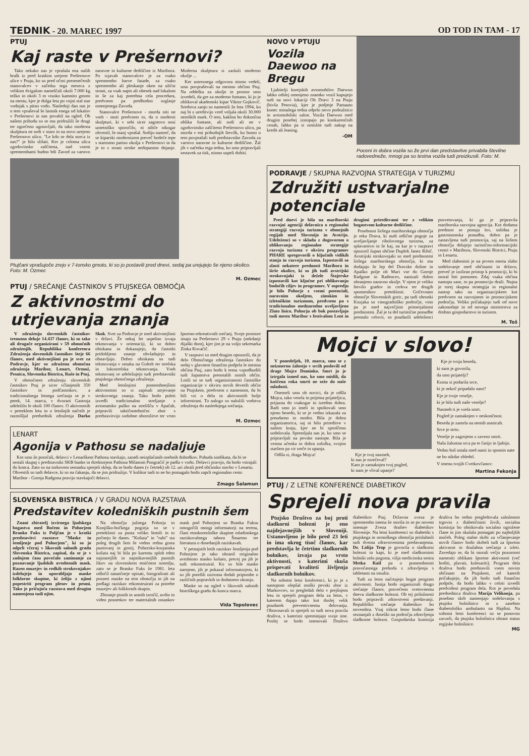TEDNIK - 20. MAREC 1997 OD TOD IN TAM - 17
PTUJ
Kaj raste v Prešernovi?
Tako nekako nas je vprašala ena naših bralk iz pred kratkim urejene Prešernove ulice v Ptuju, ko so pred očmi presenečenih stanovalcev v začetku tega meseca z velikim dvigalom nameščali okoli 7.000 kg težko in okoli 3 m visoko kamnito gmoto na mestu, kjer je dolga leta po vojni stal star vodnjak s pitno vodo. Naslednji dan nas je o tem vpraševal še lastnik enega od lokalov v Prešernovi in nas povabil na ogled. Ob našem prihodu so se mu pridružili še drugi ter ogorčeno ugotavljali, da tako moderna skulptura ne sodi v staro in na novo urejeno Prešernovo ulico. "Le kdo se dela norca iz nas?" je bilo slišati. Ker je celotna ulica zgodovinsko zaščitena, nad vsemi spremembami budno bdi Zavod za varstvo naravne in kulturne dediščine iz Maribora. Po izjavah stanovalcev je za vsako spremembo barve fasade, za vsako spremembo ali pleskanje oken na ulični strani, za vsak napis ali obesek nad lokalom in še za kaj potrebna cela procedura, predvsem pa predhodno soglasje omenjenega Zavoda.
Stanovalce Prešernove - morda niti ne vseh - moti predvsem to, da o moderni skulpturi, ki v sebi sicer zagotovo nosi umetniško sporočilo, ni nihče nikogar obvestil, še manj vprašal. Sodijo namreč, da se kiparski modernizem preveč bodeče tepe s starostno patino okolja v Prešernovi in da je to s strani stroke nedopustno dejanje. Moderna skulptura si zasluži moderno okolje ...
Ker ustreznega odgovora nismo vedeli, smo povpraševali na mestno občino Ptuj. Na oddelku za okolje in prostor smo izvedeli, da gre za moderno fontano, ki jo je oblikoval akademski kipar Viktor Gojkovič. Sredstva zanjo so namenili že leta 1994, ko naj bi z ureditvijo vred veljala okoli 30.000 nemških mark. O tem, kakšna bo dokončna oblika fontane, ali sodi ali ne v zgodovinsko zaščiteno Prešernovo ulico, pa morda v eni prihodnjih številk, ko bomo o tem povprašali tudi predstavnike Zavoda za varstvo naravne in kulturne dediščine. Žal jih v začetku tega tedna, ko smo pripravljali sestavek za tisk, nismo uspeli dobiti.
Ptujčani vprašujoče zrejo v 7-tonsko gmoto, ki so jo postavili pred dnevi, sedaj pa urejujejo še njeno okolico. Foto: M. Ozmec
M. Ozmec
PTUJ / SREČANJE ČASTNIKOV S PTUJSKEGA OBMOČJA
Z aktivnostmi do utrjevanja znanja
V združenju slovenskih častnikov trenutno deluje 14.437 članov, ki so tako ali drugače organizirani v 59 območnih združenjih. Republiška konferenca Združenja slovenskih častnikov šteje 66 članov, med aktivnejšimi pa je svet za Podravje, kjer so združena območna združenja Maribor, Lenart, Ormož, Pesnica, Slovenska Bistrica, Ruše in Ptuj.
V območnem združenju slovenskih častnikov Ptuj je sicer včlanjenih 350 častnikov in podčastnikov, a tradicionalnega letnega srečanja se je v petek, 14. marca, v dvorani Gastroja udeležilo le okoli 100 članov. O aktivnostih v preteklem letu in o letošnjih načrtih je razmišljal predsednik združenja Darko Skok. Svet za Podravje je med aktivnejšimi v državi. Že nekaj let uspešno izvaja tekmovanja v orientaciji, ki so dobro obiskana in dokazujejo, da častniki pridobljeno znanje obvladujejo in obnavljajo. Dobro obiskana so tudi tekmovanja v smuku na Golteh ter strelska in lokostrelska tekmovanja. Vseh tekmovanj se udeležujejo tudi predstavniki ptujskega območnega združenja.
Med letošnjimi pomembnejšimi aktivnostmi so si zapisali utrjevanje strokovnega znanja. Tako bodo poleti izvedli tradicionalno streljanje z avtomatsko puško na strelišču v Apačah, pripravili taktičnotehnični zbor s predstavitvijo sodobne oborožitve ter vrsto športno-rekreativnih srečanj. Svoje prostore imajo na Prešernovi 29 v Ptuju (nekdanji dijaški dom), kjer jim je na voljo sekretarka Zinka Kovačič.
V razpravi so med drugim opozorili, da je delo Območnega združenja častnikov do sedaj v glavnem finančno podprla le mestna občina Ptuj, zato bodo k temu vzpodbudili tudi županstva preostalih osmih občin. Lotili so se tudi organiziranosti častniške organizacije v okviru novih devetih občin na Ptujskem, predvsem z namenom, da bi bili vsi o delu in aktivnostih bolje informirani. To nalogo so naložili vodstvu združenja do naslednjega srečanja.
M. Ozmec
LENART
Agonija v Pathosu se nadaljuje
Kot smo že poročali, delavci v Lenarškem Pathosu stavkajo, zaradi neizplačanih osebnih dohodkov. Pobuda sindikata, da bi se sestali skupaj s predstavniki SKB banke in direktorjem Pathosa Milanom Pongračič je padla v vodo. Delavci pravijo, da bodo vstrajali do konca. Zato so na torkovem sestanku sprejeli sklep, da se bodo danes (v četrtek) ob 12. uri zbrali pred občinsko stavbo v Lenartu. Obvestili so tudi delavce, ki so na čakanju, da se jim pridružijo. V kolikor tudi to ne bo pomagalo bodo zaprli regionalno cesto Maribor - Gornja Radgona pravijo stavkajoči delavci.
Zmago Šalamun
SLOVENSKA BISTRICA / V GRADU NOVA RAZSTAVA
Predstavitev koledniških pustnih šem
Znani zbiratelj izvirnega ljudskega bogastva med Bočem in Pohorjem Branko Fuks iz Poljčan je v kratki predstavitvi razstave "Maske in šemljenje pod Pohorjem", ki so jo odprli včeraj v likovnih salonih gradu Slovenska Bistrica, zapisal, da se je v zadnjem času povečalo zanimanje za poznavanje ljudskih avtohtonih mask. Razen muzejev in redkih strokovnjakov izdelujejo in uporabljajo maske folklorne skupine, ki želijo z njimi popestriti program plesov in pesmi. Tako je pričujoča razstava med drugim namenjena tudi njim.
Na območju južnega Pohorja in Konjiško-bočkega pogorja so se v preteklosti za pusta veliko šemili in to počnejo še danes. "Košuta" in "rubi" sta poleg drugih šem še vedno redna gosta pustovanj in gostij. Pohorsko-kozjanska košuta naj bi bila po kurentu sploh eden najstarejših in najmikavnejših pustnih likov na slovenskem etničnem ozemlju, zato se je Branko Fuks že 1981. leta odločil natančneje opisati, fotografirati ali posneti maske na tem območju in jih na podlagi raziskav rekonstruirati za potrebe muzejev ali folklornih skupin.
Zbiranje pisnih in ustnih izročil, avdio in video posnetkov ter materialnih ostankov mask pod Pohorjem so Branku Fuksu omogočili mnogi informatorji na terenu, člani etnokoreološke skupine mladinskega raziskovalnega tabora Šmartno ter literatura o dosedanjih raziskavah.
V petnajstih letih raziskav šemljenja pod Pohorjem je tako ohranil originalno avtohtono masko košuto, precej pa jih je tudi rekonstruiral. Ko so bile maske narejene, jih je pokazal informatorjem, ki so jih potrdili oziroma dodali pripombe o različnih popravkih in dodatnem okrasju.
Maske so na ogled v likovnih salonih bistriškega gradu do konca marca.
Vida Topolovec
NOVO V PTUJU
Vozila Daewoo na Bregu
Ljubitelji korejskih avtomobilov Daewoo lahko odslej omenjeno znamko vozil kupujejo tudi na novi lokaciji Ob Dravi 3 na Ptuju (bivša Petovia), kjer je podjetje Pamauto konec minulega tedna odprlo novo podružnico in avtomobilski salon. Vozila Daewoo med drugim posebej izstopajo po konkurenčnih cenah, lahko pa si omislite tudi nakup na kredit ali leasing.
-OM
Poceni in dobra vozila so že prvi dan predstavitve privabila številne radovedneže, mnogi pa so testna vozila tudi preizkusili. Foto: M.
PODRAVJE / SKUPNA RAZVOJNA STRATEGIJA V TURIZMU
Združiti ustvarjalne potenciale
Pred dnevi je bila na mariborski razvojni agenciji delavnica o regionalni strategiji razvoja turizma v obmejnih regijah med Slovenijo in Avstrijo. Udeleženci so v skladu z dogovorom o oblikovanju regionalne strategije razvoja turizma v okviru programov PHARE spregovorili o ključnih vidikih stanja in razvoja turizma. Izpostavili so zlasti nekatere prednosti Maribora in širše okolice, ki so jih tudi avstrijski strokovnjaki iz dežele Štajerske izpostavili kot ključne pri oblikovanju bodočih ciljev in programov. V ospredju je bilo Pohorje z vsemi potenciali, naravnim okoljem, zimskim in izletniškim turizmom, predvsem pa s tradicionalno mednarodno uveljavljeno Zlato lisico. Pohorju ob bok postavljajo tudi mesto Maribor s festivalom Lent in drugimi prireditvami ter z velikim bogastvom kulturne dediščine.
Posebnost širšega mariborskega območja je reka Drava, ki nudi odlične pogoje za uveljavljanje ribolovnega turizma, za splavarstvo in še kaj, na kar je v razpravi opozoril župan občine Duplek Janez Ribič. Avstrijski strokovnjaki so med prednostmi širšega mariborskega območja, ki mu dodajajo še lep del Dravske doline in Apaško polje ob Muri vse do Gornje Radgone in Radencev, nanizali dobro ohranjeno naravno okolje. V njem je veliko število gradov in cerkva ter drugih spomenikov preteklosti. Gričevnato območje Slovenskih goric, pa tudi obronki Kozjaka so vinogradniško področje, vino pa je med največjimi primerjalnimi prednostmi. Žal je ta del turistične ponudbe premalo celovit, so poudarili udeleženci posvetovanja, ki ga je pripravila mariborska razvojna agencija. Kot dodatna prednost se ponuja lov, solidna je gastronomska ponudba, dobro pa je zastavljena tudi promocija, saj na širšem območju delujejo turistično-informacijski centri v Mariboru, Slovenski Bistrici, Ptuju in Lenartu.
Med slabostmi je na prvem mestu slabo sodelovanje med občinami in državo, preveč je izoliran pristop k promociji, ki bi moral biti poenoten. Zdaj vsaka občina nastopa zase, to pa promocijo draži. Nujna je torej skupna strategija in regionalni nastop tako na organizacijskem kot predvsem na razvojnem in promocijskem področju. Veliko pričakujejo tudi od nove zakonodaje in od novega ministrstva za drobno gospodarstvo in turizem.
M. Toš
Mojci v slovo!
V ponedeljek, 10. marca, smo se z neizmerno žalostjo v srcih poslovili od drage Mojce Dominko. Smrt jo je iztrgala izmed nas, ko smo mislili, da koščena roka smrti ne seže do naše mladosti.
Onemeli smo ob novici, da je odšla Mojca, tako vesela in prijetna prijateljica, prijazna do vsakogar in izredno dobra. Radi smo jo imeli in spoštovali smo njeno besedo, ki se je vedno izkazala za preudarno in modro. Bila je dobra organizatorica, saj ni bilo prireditve v našem kraju, kjer ne bi sproščeno sodelovala. Spremljala nas je, ko smo se pripravljali na pevske nastope. Bila je vestna učenka in dobra sošolka, svojim staršem pa vir sreče in upanja.
Odšla si, draga Mojca!
Kje je tvoj nasmeh,
ki nas je osrečeval?
Kam je zamaknjen tvoj pogled,
ki nam je vlival upanje?
Kje je tvoja beseda,
ki nam je govorila,
da smo prijatelji?
Komu si podarila srce,
ki je nekoč pripadalo nam?
Kje je tvoje veselje,
ki je bilo tudi naše veselje?
Nasmeh ti je vzela smrt.
Pogled je zamaknjen v neskončnost.
Beseda je zamrla na nemih ustnicah.
Srce je strto.
Veselje je zagrnjeno z zaveso smrti.
Naša žalostna srca pa te čutijo in ljubijo. Vedno boš ostala med nami in spomin nate ne bo nikdar zbledel.
V imenu tvojih Cvetkovčanov:
Martina Fekonja
PTUJ / Z LETNE KONFERENCE DIABETIKOV
Sprejeli nova pravila
Ptujsko Društvo za boj proti sladkorni bolezni je eno najdejavnejših v Sloveniji. Ustanovljeno je bilo pred 23 leti in ima okrog tisoč članov, kar predstavlja le četrtino sladkornih bolnikov, izvaja pa vrsto aktivnosti, s katerimi skuša prispevati kvaliteti življenja sladkornih bolnikov.
Na sobotni letni konferenci, ki jo je z nastopom olepšal moški pevski zbor iz Markovcev, so pregledali delo v prejšnjem letu in sprejeli program dela za letos, v katerem dajajo tako kot doslej velik poudarek preventivnemu delovanju. Obravnavali in sprejeli so tudi nova pravila društva, s katerimi spreminjajo svoje ime. Poslej se bodo imenovali Društvo diabetikov Ptuj. Državna zveza je spremembo imena že storila in se po novem imenuje Zveza društev diabetikov Slovenije. Na letni konferenci so diabetiki s ptujskega in ormoškega območja prisluhnili tudi dvema zdravstvenima predavanjema. Dr. Lidija Trop je govorila o sladkorni bolezni in kapi, ki je med sladkornimi bolniki zelo pogosta, višja medicinska sestra Metka Rašl pa o pomembnosti pravočasnega prehoda z zdravljenja s tabletami na insulin.
Tudi za letos načrtujejo bogat program aktivnosti. Junija bodo organizirali drugo srečanje članov, posvečeno svetovnemu dnevu sladkorne bolezni. Ob tej priložnosti bodo pripravili zdravstveni predavanji. Republiško srečanje diabetikov bo novembra. Vsaj trikrat letno bodo člane seznanjali z dosežki na področju zdravljenja sladkorne bolezni. Gospodarska komisija društva bo redno pregledovala založenost trgovin z diabetičnimi živili, socialna komisija bo obiskovala socialno ogrožene člane in jim skušala pomagati po najboljših močeh. Poleg stalne skrbi za včlanjevanje novih članov bodo skrbeli tudi za športno aktivnost in družabna srečanja z izleti. Zavedajo se, da bi morali večjo pozornost nameniti oblikam športne aktivnosti (več hoditi, plavati, kolesariti). Program dela društva bodo predstavili vsem novim občinam na Ptujskem, od katerih pričakujejo, da jih bodo tudi finančno podprle, da bodo lahko v celoti izvedli predvideni program dela. Kot je povedala predsednica društva Marija Velikonja, pa posebno skrb namenjajo sodelovanju s ptujsko bolnišnico in z zasebno diabetološko ambulanto na Hajdini. Na sobotni letni konferenci so se ponovno zavzeli, da ptujska bolnišnica ohrani status regijske bolnišnice.
MG